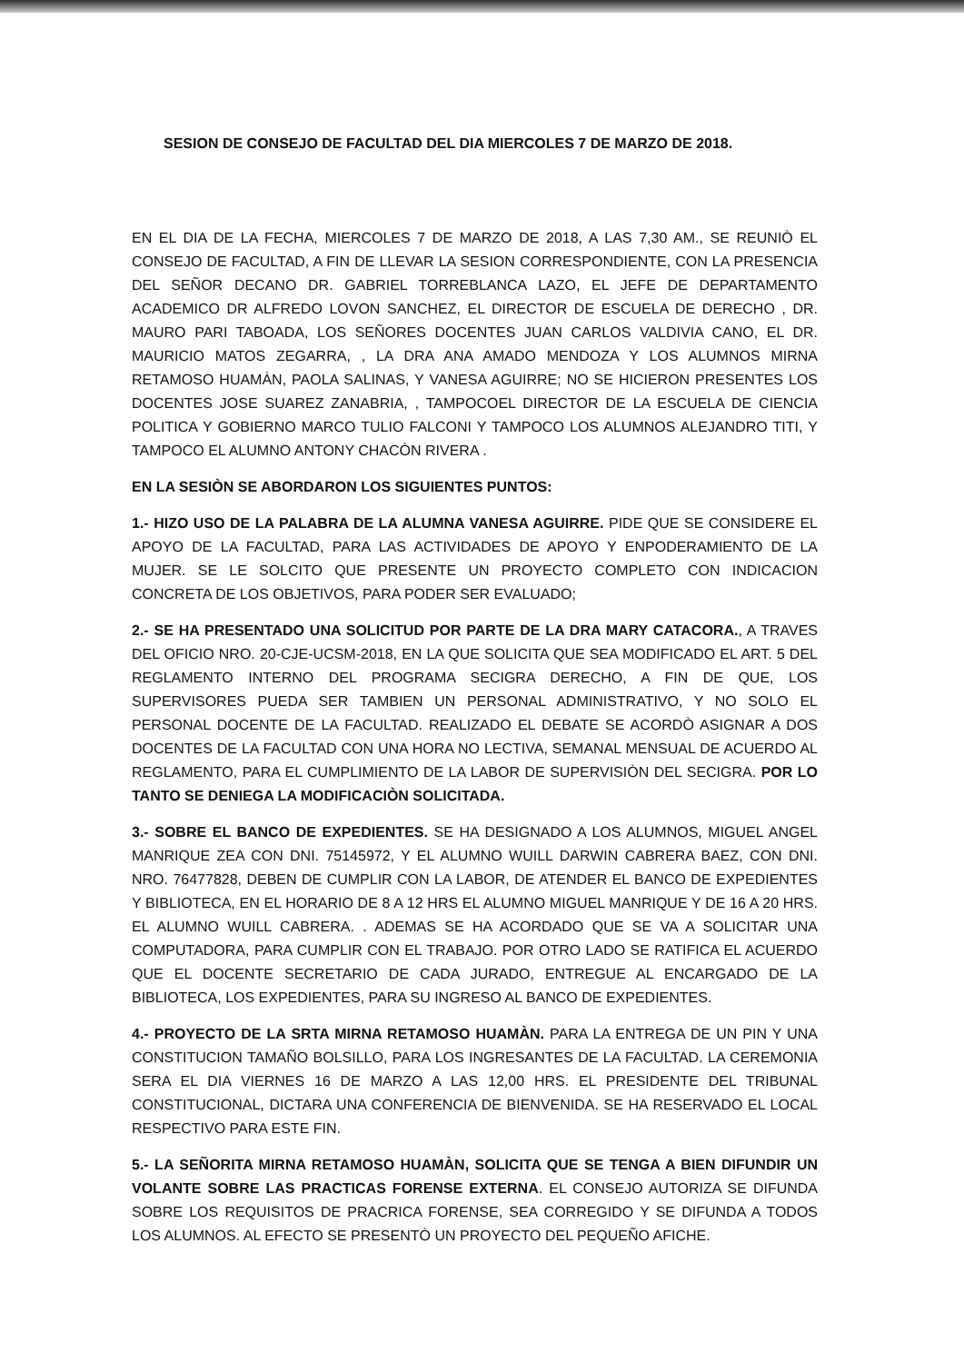SESION DE CONSEJO DE FACULTAD DEL DIA MIERCOLES 7 DE MARZO DE 2018.
EN EL DIA DE LA FECHA, MIERCOLES 7 DE MARZO DE 2018, A LAS 7,30 AM., SE REUNIÒ EL CONSEJO DE FACULTAD, A FIN DE LLEVAR LA SESION CORRESPONDIENTE, CON LA PRESENCIA DEL SEÑOR DECANO DR. GABRIEL TORREBLANCA LAZO, EL JEFE DE DEPARTAMENTO ACADEMICO DR ALFREDO LOVON SANCHEZ, EL DIRECTOR DE ESCUELA DE DERECHO , DR. MAURO PARI TABOADA, LOS SEÑORES DOCENTES JUAN CARLOS VALDIVIA CANO, EL DR. MAURICIO MATOS ZEGARRA, , LA DRA ANA AMADO MENDOZA Y LOS ALUMNOS MIRNA RETAMOSO HUAMÀN, PAOLA SALINAS, Y VANESA AGUIRRE; NO SE HICIERON PRESENTES LOS DOCENTES JOSE SUAREZ ZANABRIA, , TAMPOCOEL DIRECTOR DE LA ESCUELA DE CIENCIA POLITICA Y GOBIERNO MARCO TULIO FALCONI Y TAMPOCO LOS ALUMNOS ALEJANDRO TITI, Y TAMPOCO EL ALUMNO ANTONY CHACÒN RIVERA .
EN LA SESIÒN SE ABORDARON LOS SIGUIENTES PUNTOS:
1.- HIZO USO DE LA PALABRA DE LA ALUMNA VANESA AGUIRRE. PIDE QUE SE CONSIDERE EL APOYO DE LA FACULTAD, PARA LAS ACTIVIDADES DE APOYO Y ENPODERAMIENTO DE LA MUJER. SE LE SOLCITO QUE PRESENTE UN PROYECTO COMPLETO CON INDICACION CONCRETA DE LOS OBJETIVOS, PARA PODER SER EVALUADO;
2.- SE HA PRESENTADO UNA SOLICITUD POR PARTE DE LA DRA MARY CATACORA., A TRAVES DEL OFICIO NRO. 20-CJE-UCSM-2018, EN LA QUE SOLICITA QUE SEA MODIFICADO EL ART. 5 DEL REGLAMENTO INTERNO DEL PROGRAMA SECIGRA DERECHO, A FIN DE QUE, LOS SUPERVISORES PUEDA SER TAMBIEN UN PERSONAL ADMINISTRATIVO, Y NO SOLO EL PERSONAL DOCENTE DE LA FACULTAD. REALIZADO EL DEBATE SE ACORDÒ ASIGNAR A DOS DOCENTES DE LA FACULTAD CON UNA HORA NO LECTIVA, SEMANAL MENSUAL DE ACUERDO AL REGLAMENTO, PARA EL CUMPLIMIENTO DE LA LABOR DE SUPERVISIÒN DEL SECIGRA. POR LO TANTO SE DENIEGA LA MODIFICACIÒN SOLICITADA.
3.- SOBRE EL BANCO DE EXPEDIENTES. SE HA DESIGNADO A LOS ALUMNOS, MIGUEL ANGEL MANRIQUE ZEA CON DNI. 75145972, Y EL ALUMNO WUILL DARWIN CABRERA BAEZ, CON DNI. NRO. 76477828, DEBEN DE CUMPLIR CON LA LABOR, DE ATENDER EL BANCO DE EXPEDIENTES Y BIBLIOTECA, EN EL HORARIO DE 8 A 12 HRS EL ALUMNO MIGUEL MANRIQUE Y DE 16 A 20 HRS. EL ALUMNO WUILL CABRERA. . ADEMAS SE HA ACORDADO QUE SE VA A SOLICITAR UNA COMPUTADORA, PARA CUMPLIR CON EL TRABAJO. POR OTRO LADO SE RATIFICA EL ACUERDO QUE EL DOCENTE SECRETARIO DE CADA JURADO, ENTREGUE AL ENCARGADO DE LA BIBLIOTECA, LOS EXPEDIENTES, PARA SU INGRESO AL BANCO DE EXPEDIENTES.
4.- PROYECTO DE LA SRTA MIRNA RETAMOSO HUAMÀN. PARA LA ENTREGA DE UN PIN Y UNA CONSTITUCION TAMAÑO BOLSILLO, PARA LOS INGRESANTES DE LA FACULTAD. LA CEREMONIA SERA EL DIA VIERNES 16 DE MARZO A LAS 12,00 HRS. EL PRESIDENTE DEL TRIBUNAL CONSTITUCIONAL, DICTARA UNA CONFERENCIA DE BIENVENIDA. SE HA RESERVADO EL LOCAL RESPECTIVO PARA ESTE FIN.
5.- LA SEÑORITA MIRNA RETAMOSO HUAMÀN, SOLICITA QUE SE TENGA A BIEN DIFUNDIR UN VOLANTE SOBRE LAS PRACTICAS FORENSE EXTERNA. EL CONSEJO AUTORIZA SE DIFUNDA SOBRE LOS REQUISITOS DE PRACRICA FORENSE, SEA CORREGIDO Y SE DIFUNDA A TODOS LOS ALUMNOS. AL EFECTO SE PRESENTÒ UN PROYECTO DEL PEQUEÑO AFICHE.